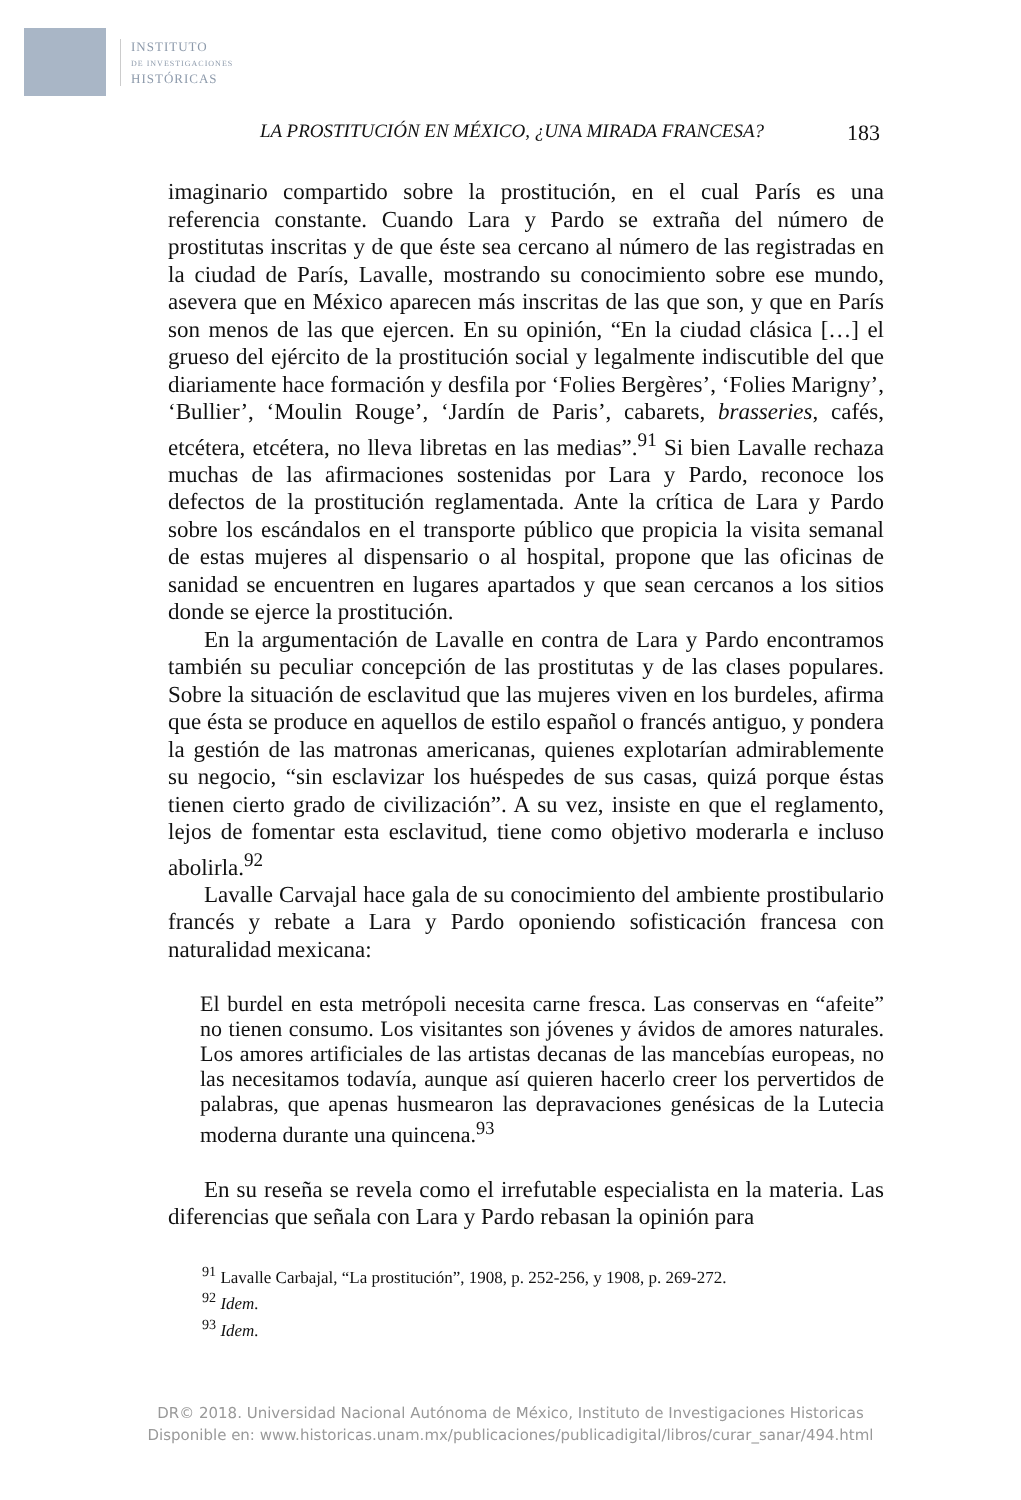INSTITUTO
DE INVESTIGACIONES
HISTÓRICAS
LA PROSTITUCIÓN EN MÉXICO, ¿UNA MIRADA FRANCESA? 183
imaginario compartido sobre la prostitución, en el cual París es una referencia constante. Cuando Lara y Pardo se extraña del número de prostitutas inscritas y de que éste sea cercano al número de las registradas en la ciudad de París, Lavalle, mostrando su conocimiento sobre ese mundo, asevera que en México aparecen más inscritas de las que son, y que en París son menos de las que ejercen. En su opinión, “En la ciudad clásica […] el grueso del ejército de la prostitución social y legalmente indiscutible del que diariamente hace formación y desfila por ‘Folies Bergères’, ‘Folies Marigny’, ‘Bullier’, ‘Moulin Rouge’, ‘Jardín de Paris’, cabarets, brasseries, cafés, etcétera, etcétera, no lleva libretas en las medias”.<sup>91</sup> Si bien Lavalle rechaza muchas de las afirmaciones sostenidas por Lara y Pardo, reconoce los defectos de la prostitución reglamentada. Ante la crítica de Lara y Pardo sobre los escándalos en el transporte público que propicia la visita semanal de estas mujeres al dispensario o al hospital, propone que las oficinas de sanidad se encuentren en lugares apartados y que sean cercanos a los sitios donde se ejerce la prostitución.
En la argumentación de Lavalle en contra de Lara y Pardo encontramos también su peculiar concepción de las prostitutas y de las clases populares. Sobre la situación de esclavitud que las mujeres viven en los burdeles, afirma que ésta se produce en aquellos de estilo español o francés antiguo, y pondera la gestión de las matronas americanas, quienes explotarían admirablemente su negocio, “sin esclavizar los huéspedes de sus casas, quizá porque éstas tienen cierto grado de civilización”. A su vez, insiste en que el reglamento, lejos de fomentar esta esclavitud, tiene como objetivo moderarla e incluso abolirla.<sup>92</sup>
Lavalle Carvajal hace gala de su conocimiento del ambiente prostibulario francés y rebate a Lara y Pardo oponiendo sofisticación francesa con naturalidad mexicana:
El burdel en esta metrópoli necesita carne fresca. Las conservas en “afeite” no tienen consumo. Los visitantes son jóvenes y ávidos de amores naturales. Los amores artificiales de las artistas decanas de las mancebías europeas, no las necesitamos todavía, aunque así quieren hacerlo creer los pervertidos de palabras, que apenas husmearon las depravaciones genésicas de la Lutecia moderna durante una quincena.<sup>93</sup>
En su reseña se revela como el irrefutable especialista en la materia. Las diferencias que señala con Lara y Pardo rebasan la opinión para
<sup>91</sup> Lavalle Carbajal, “La prostitución”, 1908, p. 252-256, y 1908, p. 269-272.
<sup>92</sup> Idem.
<sup>93</sup> Idem.
DR© 2018. Universidad Nacional Autónoma de México, Instituto de Investigaciones Historicas
Disponible en: www.historicas.unam.mx/publicaciones/publicadigital/libros/curar_sanar/494.html